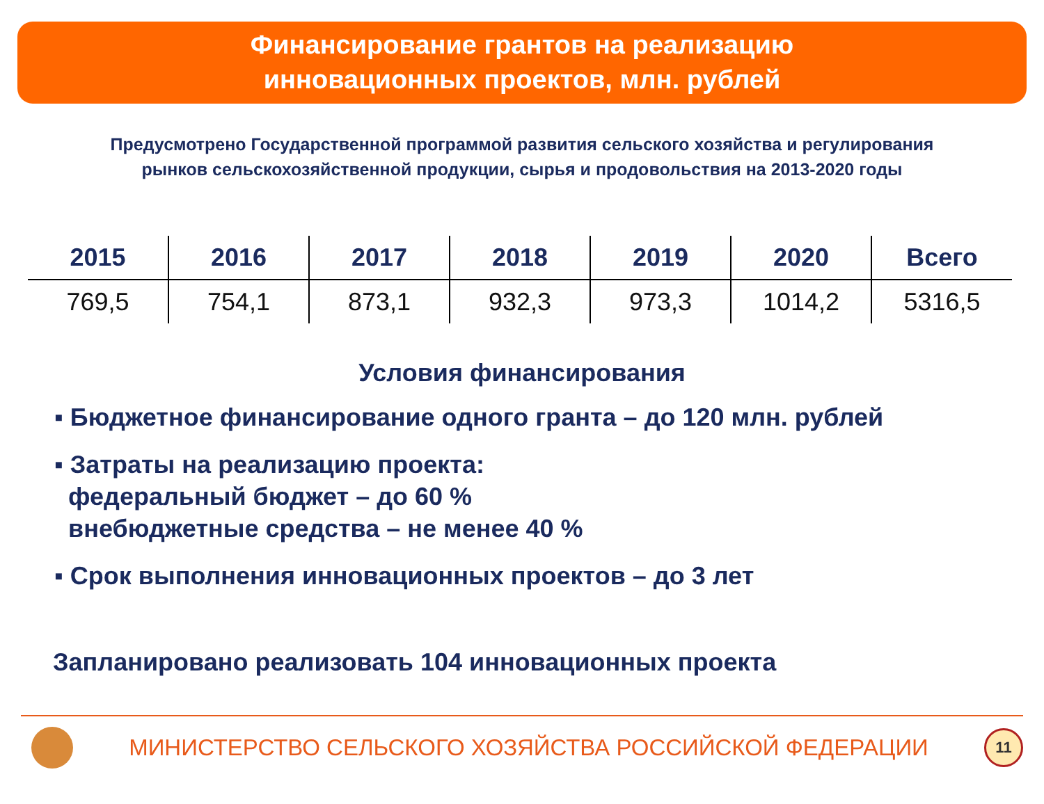Финансирование грантов на реализацию
инновационных проектов, млн. рублей
Предусмотрено Государственной программой развития сельского хозяйства и регулирования
рынков сельскохозяйственной продукции, сырья и продовольствия на 2013-2020 годы
| 2015 | 2016 | 2017 | 2018 | 2019 | 2020 | Всего |
| --- | --- | --- | --- | --- | --- | --- |
| 769,5 | 754,1 | 873,1 | 932,3 | 973,3 | 1014,2 | 5316,5 |
Условия финансирования
▪ Бюджетное финансирование одного гранта – до 120 млн. рублей
▪ Затраты на реализацию проекта:
федеральный бюджет – до 60 %
внебюджетные средства – не менее 40 %
▪ Срок выполнения инновационных проектов – до 3 лет
Запланировано реализовать 104 инновационных проекта
МИНИСТЕРСТВО СЕЛЬСКОГО ХОЗЯЙСТВА РОССИЙСКОЙ ФЕДЕРАЦИИ
11